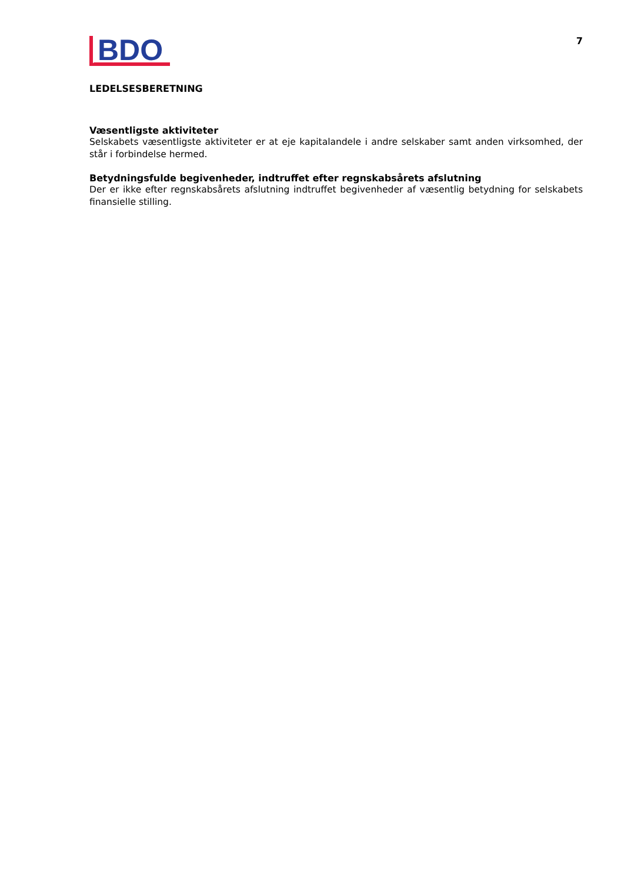BDO
7
LEDELSESBERETNING
Væsentligste aktiviteter
Selskabets væsentligste aktiviteter er at eje kapitalandele i andre selskaber samt anden virksomhed, der står i forbindelse hermed.
Betydningsfulde begivenheder, indtruffet efter regnskabsårets afslutning
Der er ikke efter regnskabsårets afslutning indtruffet begivenheder af væsentlig betydning for selskabets finansielle stilling.